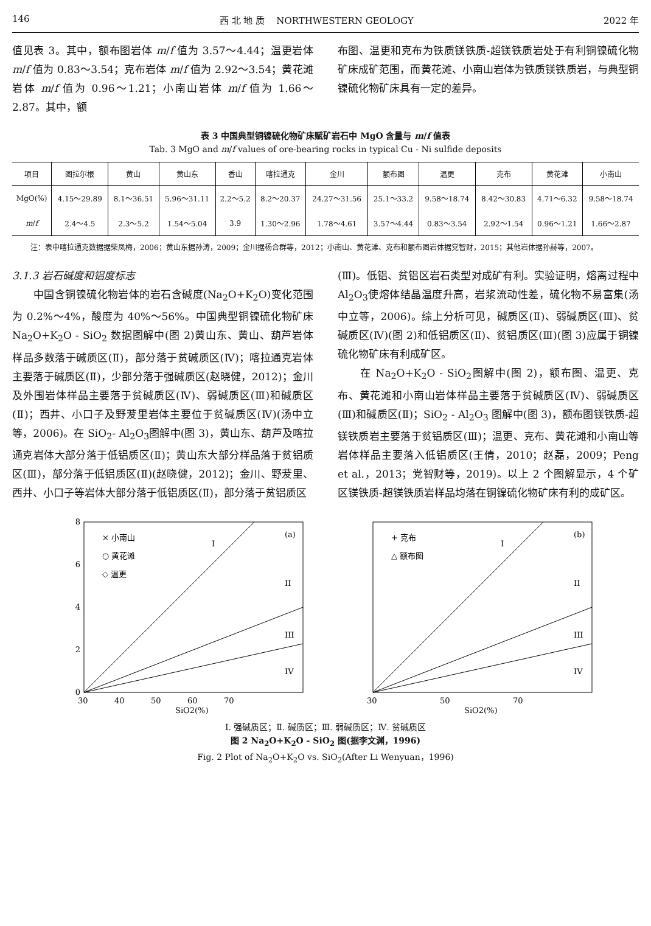146 西 北 地 质 NORTHWESTERN GEOLOGY 2022 年
值见表 3。其中，额布图岩体 m/f 值为 3.57～4.44；温更岩体 m/f 值为 0.83～3.54；克布岩体 m/f 值为 2.92～3.54；黄花滩岩体 m/f 值为 0.96～1.21；小南山岩体 m/f 值为 1.66～2.87。其中，额
布图、温更和克布为铁质镁铁质-超镁铁质岩处于有利铜镍硫化物矿床成矿范围，而黄花滩、小南山岩体为铁质镁铁质岩，与典型铜镍硫化物矿床具有一定的差异。
表 3 中国典型铜镍硫化物矿床赋矿岩石中 MgO 含量与 m/f 值表
Tab. 3 MgO and m/f values of ore-bearing rocks in typical Cu - Ni sulfide deposits
| 项目 | 图拉尔根 | 黄山 | 黄山东 | 香山 | 喀拉通克 | 金川 | 额布图 | 温更 | 克布 | 黄花滩 | 小南山 |
| --- | --- | --- | --- | --- | --- | --- | --- | --- | --- | --- | --- |
| MgO(%) | 4.15～29.89 | 8.1～36.51 | 5.96～31.11 | 2.2～5.2 | 8.2～20.37 | 24.27～31.56 | 25.1～33.2 | 9.58～18.74 | 8.42～30.83 | 4.71～6.32 | 9.58～18.74 |
| m / f | 2.4～4.5 | 2.3～5.2 | 1.54～5.04 | 3.9 | 1.30～2.96 | 1.78～4.61 | 3.57～4.44 | 0.83～3.54 | 2.92～1.54 | 0.96～1.21 | 1.66～2.87 |
注：表中喀拉通克数据据柴凤梅，2006；黄山东据孙涛，2009；金川据杨合群等，2012；小南山、黄花滩、克布和额布图岩体据党智财，2015；其他岩体据孙赫等，2007。
3.1.3 岩石碱度和铝度标志
　　中国含铜镍硫化物岩体的岩石含碱度(Na<sub>2</sub>O+K<sub>2</sub>O)变化范围为 0.2%～4%，酸度为 40%～56%。中国典型铜镍硫化物矿床 Na<sub>2</sub>O+K<sub>2</sub>O - SiO<sub>2</sub> 数据图解中(图 2)黄山东、黄山、葫芦岩体样品多数落于碱质区(Ⅱ)，部分落于贫碱质区(Ⅳ)；喀拉通克岩体主要落于碱质区(Ⅱ)，少部分落于强碱质区(赵晓健，2012)；金川及外围岩体样品主要落于贫碱质区(Ⅳ)、弱碱质区(Ⅲ)和碱质区(Ⅱ)；西井、小口子及野茇里岩体主要位于贫碱质区(Ⅳ)(汤中立等，2006)。在 SiO<sub>2</sub>- Al<sub>2</sub>O<sub>3</sub>图解中(图 3)，黄山东、葫芦及喀拉通克岩体大部分落于低铝质区(Ⅱ)；黄山东大部分样品落于贫铝质区(Ⅲ)，部分落于低铝质区(Ⅱ)(赵晓健，2012)；金川、野茇里、西井、小口子等岩体大部分落于低铝质区(Ⅱ)，部分落于贫铝质区
(Ⅲ)。低铝、贫铝区岩石类型对成矿有利。实验证明，熔离过程中 Al<sub>2</sub>O<sub>3</sub>使熔体结晶温度升高，岩浆流动性差，硫化物不易富集(汤中立等，2006)。综上分析可见，碱质区(Ⅱ)、弱碱质区(Ⅲ)、贫碱质区(Ⅳ)(图 2)和低铝质区(Ⅱ)、贫铝质区(Ⅲ)(图 3)应属于铜镍硫化物矿床有利成矿区。
　　在 Na<sub>2</sub>O+K<sub>2</sub>O - SiO<sub>2</sub>图解中(图 2)，额布图、温更、克布、黄花滩和小南山岩体样品主要落于贫碱质区(Ⅳ)、弱碱质区(Ⅲ)和碱质区(Ⅱ)；SiO<sub>2</sub> - Al<sub>2</sub>O<sub>3</sub> 图解中(图 3)，额布图镁铁质-超镁铁质岩主要落于贫铝质区(Ⅲ)；温更、克布、黄花滩和小南山等岩体样品主要落入低铝质区(王倩，2010；赵磊，2009；Peng et al.，2013；党智财等，2019)。以上 2 个图解显示，4 个矿区镁铁质-超镁铁质岩样品均落在铜镍硫化物矿床有利的成矿区。
8
6
4
2
0
30
40
50
60
70
SiO2(%)
× 小南山
○ 黄花滩
◇ 温更
(a)
I
II
III
IV
30
50
70
SiO2(%)
+ 克布
△ 额布图
(b)
I
II
III
IV
Ⅰ. 强碱质区；Ⅱ. 碱质区；Ⅲ. 弱碱质区；Ⅳ. 贫碱质区
图 2 Na<sub>2</sub>O+K<sub>2</sub>O - SiO<sub>2</sub> 图(据李文渊，1996)
Fig. 2 Plot of Na<sub>2</sub>O+K<sub>2</sub>O vs. SiO<sub>2</sub>(After Li Wenyuan，1996)